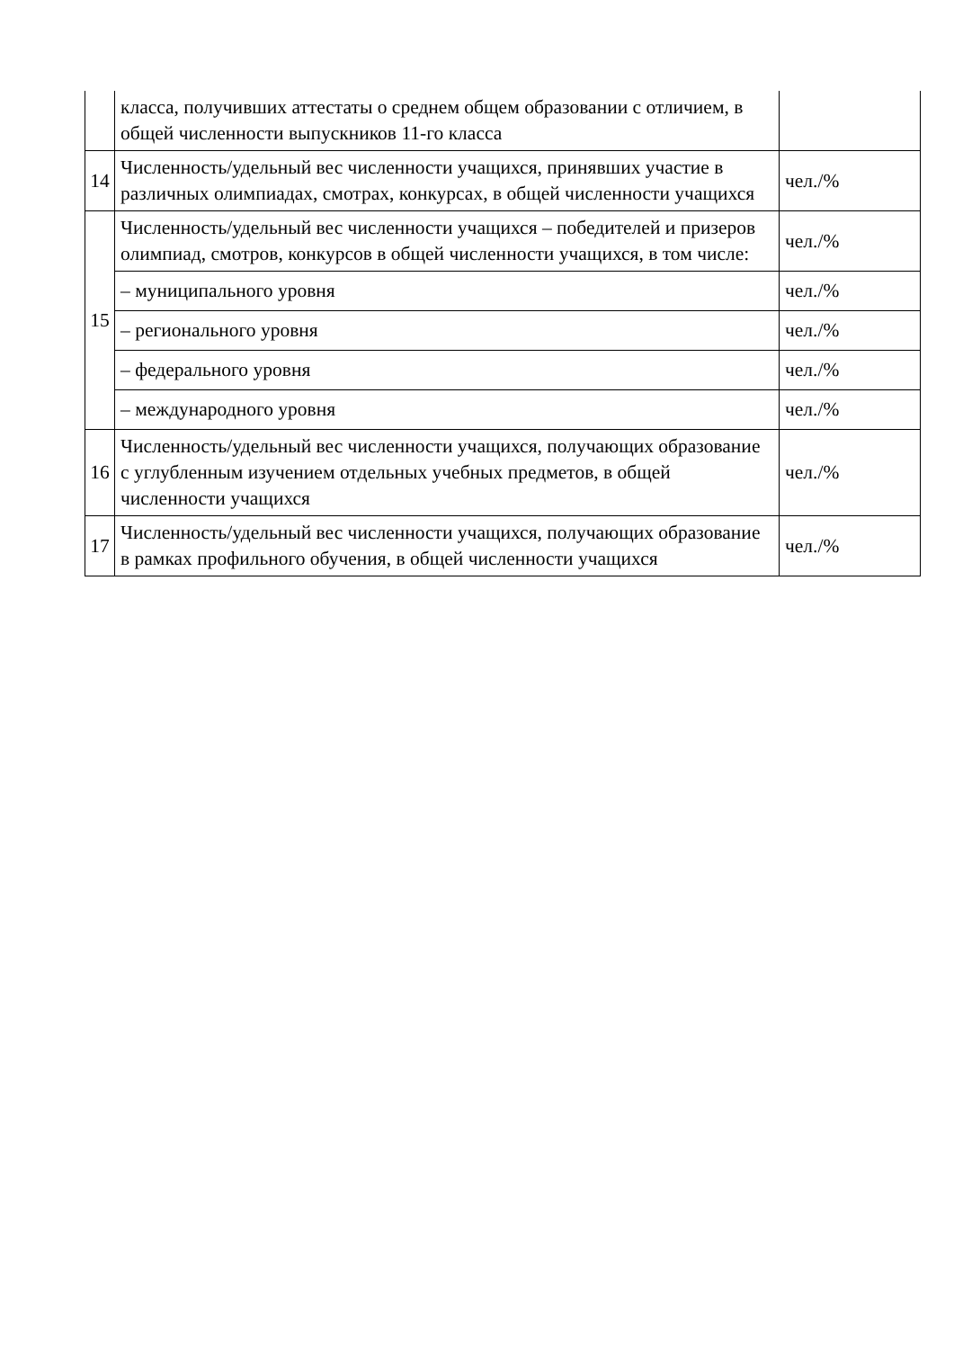| | класса, получивших аттестаты о среднем общем образовании с отличием, в общей численности выпускников 11-го класса | |
| 14 | Численность/удельный вес численности учащихся, принявших участие в различных олимпиадах, смотрах, конкурсах, в общей численности учащихся | чел./% |
| 15 | Численность/удельный вес численности учащихся – победителей и призеров олимпиад, смотров, конкурсов в общей численности учащихся, в том числе: | чел./% |
| | – муниципального уровня | чел./% |
| | – регионального уровня | чел./% |
| | – федерального уровня | чел./% |
| | – международного уровня | чел./% |
| 16 | Численность/удельный вес численности учащихся, получающих образование с углубленным изучением отдельных учебных предметов, в общей численности учащихся | чел./% |
| 17 | Численность/удельный вес численности учащихся, получающих образование в рамках профильного обучения, в общей численности учащихся | чел./% |